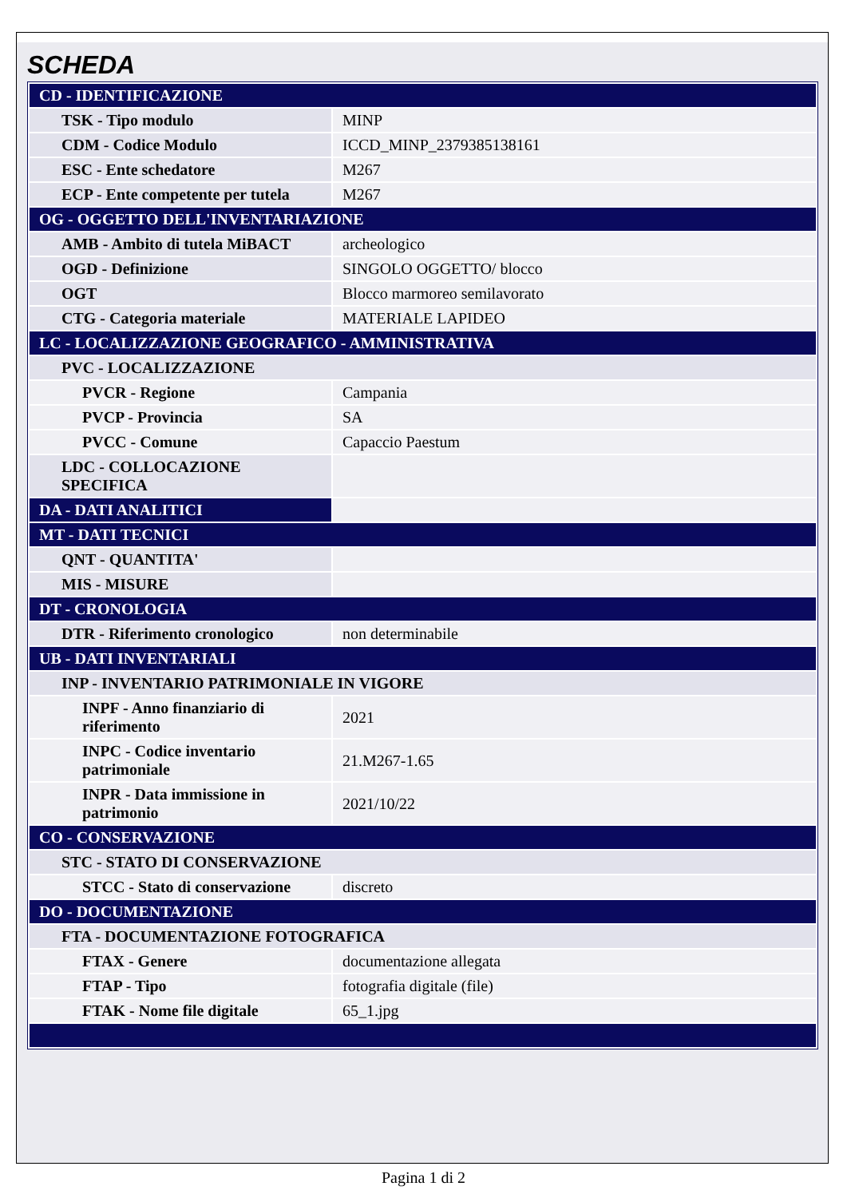SCHEDA
| CD - IDENTIFICAZIONE | |
| TSK - Tipo modulo | MINP |
| CDM - Codice Modulo | ICCD_MINP_2379385138161 |
| ESC - Ente schedatore | M267 |
| ECP - Ente competente per tutela | M267 |
| OG - OGGETTO DELL'INVENTARIAZIONE | |
| AMB - Ambito di tutela MiBACT | archeologico |
| OGD - Definizione | SINGOLO OGGETTO/ blocco |
| OGT | Blocco marmoreo semilavorato |
| CTG - Categoria materiale | MATERIALE LAPIDEO |
| LC - LOCALIZZAZIONE GEOGRAFICO - AMMINISTRATIVA | |
| PVC - LOCALIZZAZIONE | |
| PVCR - Regione | Campania |
| PVCP - Provincia | SA |
| PVCC - Comune | Capaccio Paestum |
| LDC - COLLOCAZIONE SPECIFICA | |
| DA - DATI ANALITICI | |
| MT - DATI TECNICI | |
| QNT - QUANTITA' | |
| MIS - MISURE | |
| DT - CRONOLOGIA | |
| DTR - Riferimento cronologico | non determinabile |
| UB - DATI INVENTARIALI | |
| INP - INVENTARIO PATRIMONIALE IN VIGORE | |
| INPF - Anno finanziario di riferimento | 2021 |
| INPC - Codice inventario patrimoniale | 21.M267-1.65 |
| INPR - Data immissione in patrimonio | 2021/10/22 |
| CO - CONSERVAZIONE | |
| STC - STATO DI CONSERVAZIONE | |
| STCC - Stato di conservazione | discreto |
| DO - DOCUMENTAZIONE | |
| FTA - DOCUMENTAZIONE FOTOGRAFICA | |
| FTAX - Genere | documentazione allegata |
| FTAP - Tipo | fotografia digitale (file) |
| FTAK - Nome file digitale | 65_1.jpg |
Pagina 1 di 2